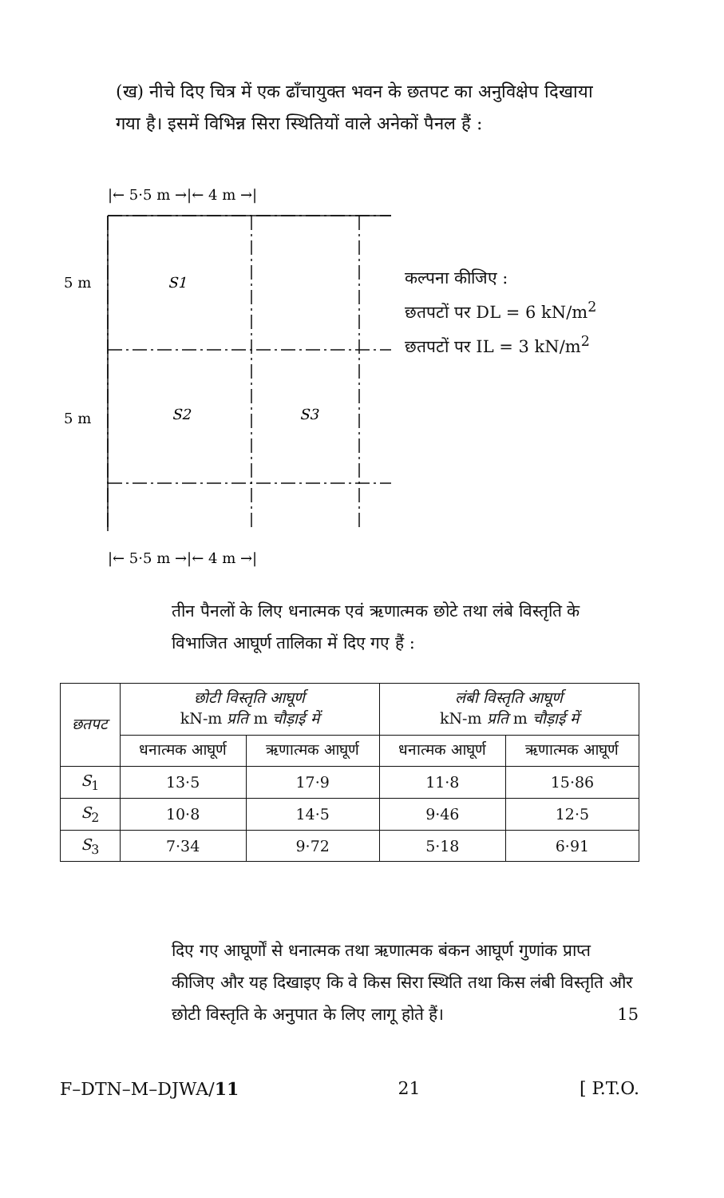(ख) नीचे दिए चित्र में एक ढाँचायुक्त भवन के छतपट का अनुविक्षेप दिखाया गया है। इसमें विभिन्न सिरा स्थितियों वाले अनेकों पैनल हैं :
|← 5·5 m →|← 4 m →|
5 m
S1
5 m
S2
S3
|← 5·5 m →|← 4 m →|
कल्पना कीजिए :
छतपटों पर DL = 6 kN/m<sup>2</sup>
छतपटों पर IL = 3 kN/m<sup>2</sup>
तीन पैनलों के लिए धनात्मक एवं ऋणात्मक छोटे तथा लंबे विस्तृति के विभाजित आघूर्ण तालिका में दिए गए हैं :
| छतपट | छोटी विस्तृति आघूर्ण kN-m प्रति m चौड़ाई में | | लंबी विस्तृति आघूर्ण kN-m प्रति m चौड़ाई में | |
| --- | --- | --- | --- | --- |
| | धनात्मक आघूर्ण | ऋणात्मक आघूर्ण | धनात्मक आघूर्ण | ऋणात्मक आघूर्ण |
| S<sub>1</sub> | 13·5 | 17·9 | 11·8 | 15·86 |
| S<sub>2</sub> | 10·8 | 14·5 | 9·46 | 12·5 |
| S<sub>3</sub> | 7·34 | 9·72 | 5·18 | 6·91 |
दिए गए आघूर्णों से धनात्मक तथा ऋणात्मक बंकन आघूर्ण गुणांक प्राप्त कीजिए और यह दिखाइए कि वे किस सिरा स्थिति तथा किस लंबी विस्तृति और छोटी विस्तृति के अनुपात के लिए लागू होते हैं। 15
F–DTN–M–DJWA/11 21 [ P.T.O.